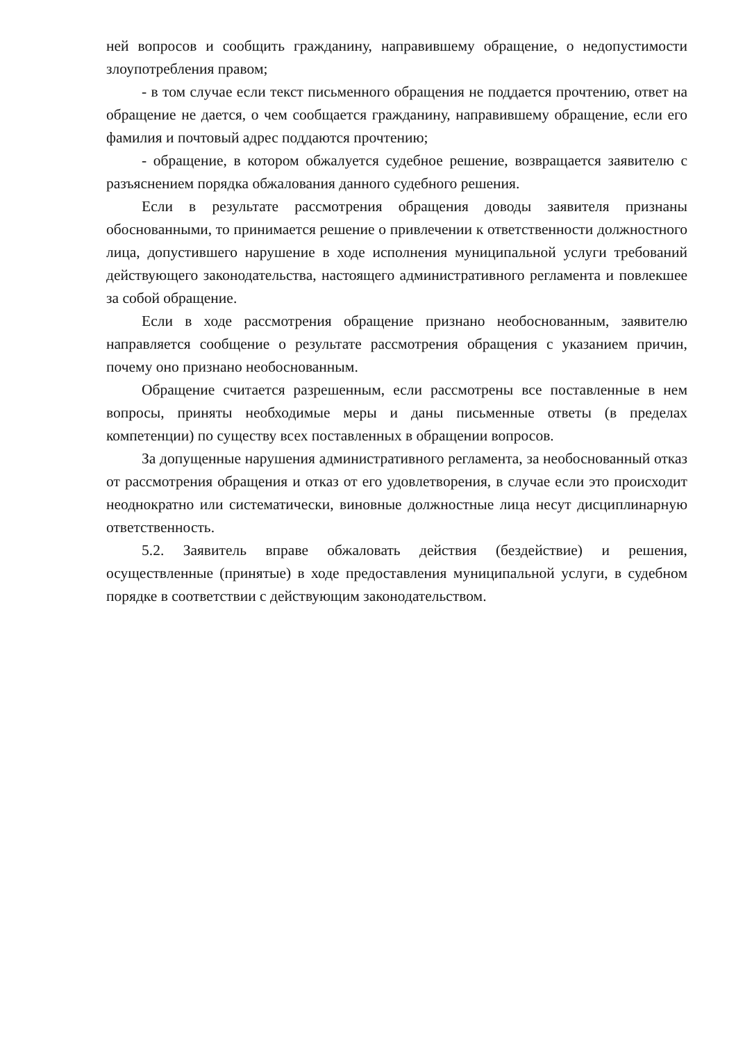ней вопросов и сообщить гражданину, направившему обращение, о недопустимости злоупотребления правом;
- в том случае если текст письменного обращения не поддается прочтению, ответ на обращение не дается, о чем сообщается гражданину, направившему обращение, если его фамилия и почтовый адрес поддаются прочтению;
- обращение, в котором обжалуется судебное решение, возвращается заявителю с разъяснением порядка обжалования данного судебного решения.
Если в результате рассмотрения обращения доводы заявителя признаны обоснованными, то принимается решение о привлечении к ответственности должностного лица, допустившего нарушение в ходе исполнения муниципальной услуги требований действующего законодательства, настоящего административного регламента и повлекшее за собой обращение.
Если в ходе рассмотрения обращение признано необоснованным, заявителю направляется сообщение о результате рассмотрения обращения с указанием причин, почему оно признано необоснованным.
Обращение считается разрешенным, если рассмотрены все поставленные в нем вопросы, приняты необходимые меры и даны письменные ответы (в пределах компетенции) по существу всех поставленных в обращении вопросов.
За допущенные нарушения административного регламента, за необоснованный отказ от рассмотрения обращения и отказ от его удовлетворения, в случае если это происходит неоднократно или систематически, виновные должностные лица несут дисциплинарную ответственность.
5.2. Заявитель вправе обжаловать действия (бездействие) и решения, осуществленные (принятые) в ходе предоставления муниципальной услуги, в судебном порядке в соответствии с действующим законодательством.